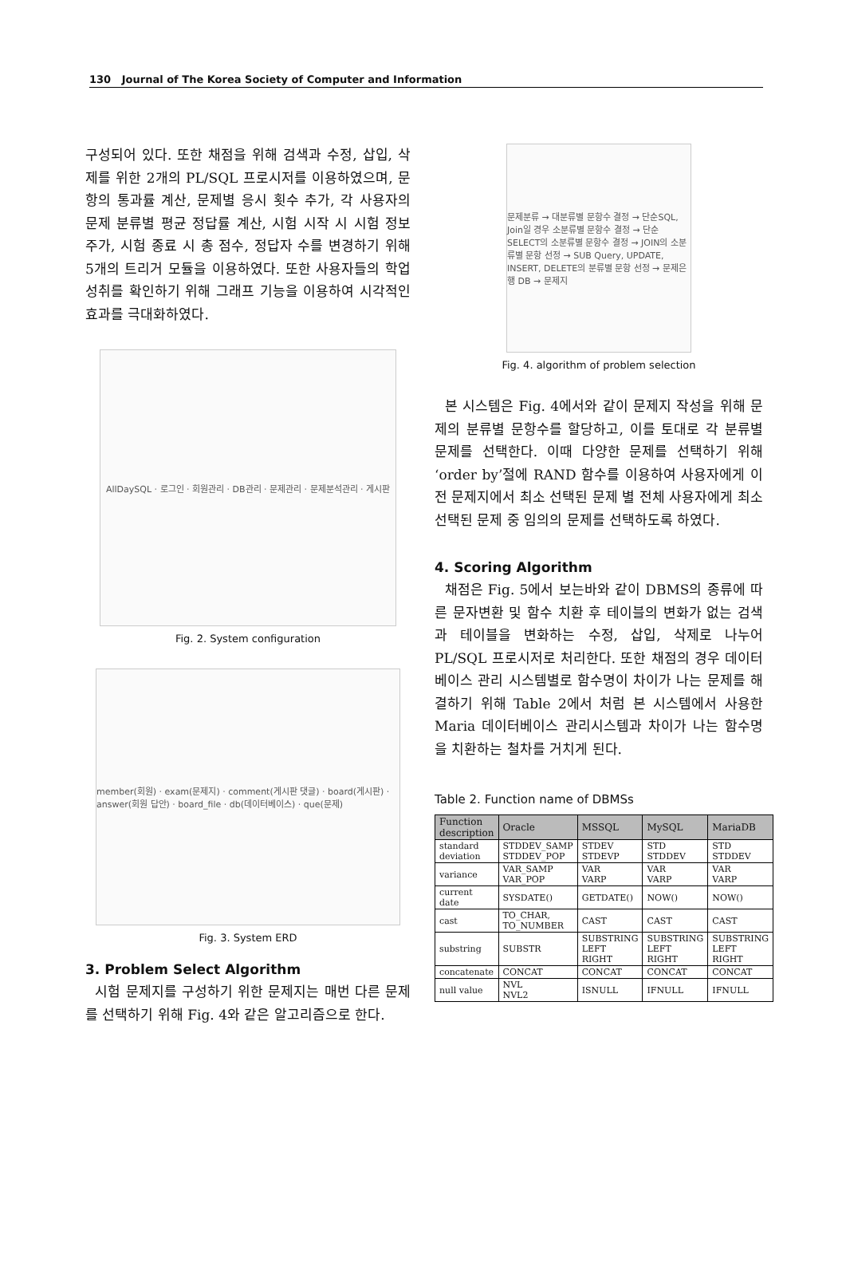130 Journal of The Korea Society of Computer and Information
구성되어 있다. 또한 채점을 위해 검색과 수정, 삽입, 삭제를 위한 2개의 PL/SQL 프로시저를 이용하였으며, 문항의 통과률 계산, 문제별 응시 횟수 추가, 각 사용자의 문제 분류별 평균 정답률 계산, 시험 시작 시 시험 정보 주가, 시험 종료 시 총 점수, 정답자 수를 변경하기 위해 5개의 트리거 모듈을 이용하였다. 또한 사용자들의 학업 성취를 확인하기 위해 그래프 기능을 이용하여 시각적인 효과를 극대화하였다.
AllDaySQL · 로그인 · 회원관리 · DB관리 · 문제관리 · 문제분석관리 · 게시판
Fig. 2. System configuration
member(회원) · exam(문제지) · comment(게시판 댓글) · board(게시판) · answer(회원 답안) · board_file · db(데이터베이스) · que(문제)
Fig. 3. System ERD
3. Problem Select Algorithm
시험 문제지를 구성하기 위한 문제지는 매번 다른 문제를 선택하기 위해 Fig. 4와 같은 알고리즘으로 한다.
문제분류 → 대분류별 문항수 결정 → 단순SQL, Join일 경우 소분류별 문항수 결정 → 단순 SELECT의 소분류별 문항수 결정 → JOIN의 소분류별 문항 선정 → SUB Query, UPDATE, INSERT, DELETE의 분류별 문항 선정 → 문제은행 DB → 문제지
Fig. 4. algorithm of problem selection
본 시스템은 Fig. 4에서와 같이 문제지 작성을 위해 문제의 분류별 문항수를 할당하고, 이를 토대로 각 분류별 문제를 선택한다. 이때 다양한 문제를 선택하기 위해 ‘order by’절에 RAND 함수를 이용하여 사용자에게 이전 문제지에서 최소 선택된 문제 별 전체 사용자에게 최소 선택된 문제 중 임의의 문제를 선택하도록 하였다.
4. Scoring Algorithm
채점은 Fig. 5에서 보는바와 같이 DBMS의 종류에 따른 문자변환 및 함수 치환 후 테이블의 변화가 없는 검색과 테이블을 변화하는 수정, 삽입, 삭제로 나누어 PL/SQL 프로시저로 처리한다. 또한 채점의 경우 데이터베이스 관리 시스템별로 함수명이 차이가 나는 문제를 해결하기 위해 Table 2에서 처럼 본 시스템에서 사용한 Maria 데이터베이스 관리시스템과 차이가 나는 함수명을 치환하는 철차를 거치게 된다.
Table 2. Function name of DBMSs
| Function description | Oracle | MSSQL | MySQL | MariaDB |
| --- | --- | --- | --- | --- |
| standard deviation | STDDEV_SAMP STDDEV_POP | STDEV STDEVP | STD STDDEV | STD STDDEV |
| variance | VAR_SAMP VAR_POP | VAR VARP | VAR VARP | VAR VARP |
| current date | SYSDATE() | GETDATE() | NOW() | NOW() |
| cast | TO_CHAR, TO_NUMBER | CAST | CAST | CAST |
| substring | SUBSTR | SUBSTRING LEFT RIGHT | SUBSTRING LEFT RIGHT | SUBSTRING LEFT RIGHT |
| concatenate | CONCAT | CONCAT | CONCAT | CONCAT |
| null value | NVL NVL2 | ISNULL | IFNULL | IFNULL |